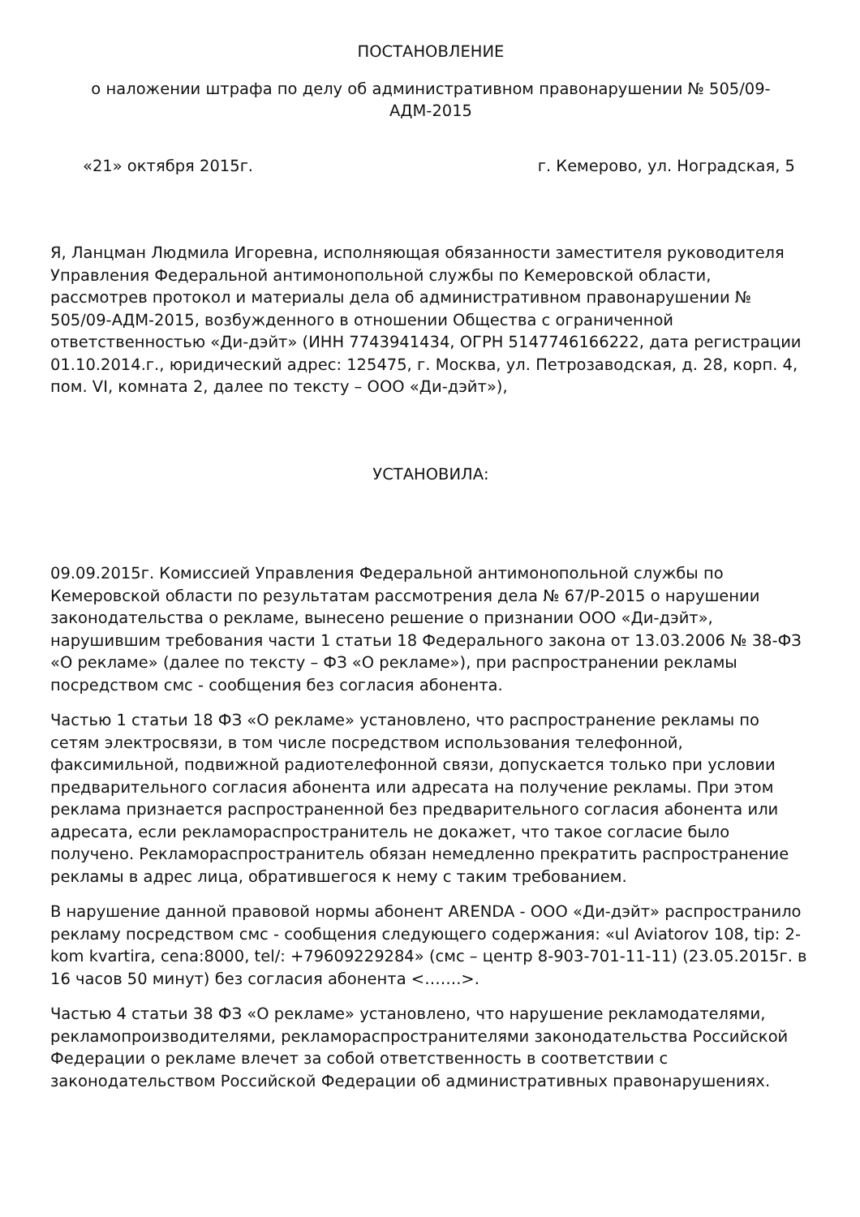ПОСТАНОВЛЕНИЕ
о наложении штрафа по делу об административном правонарушении № 505/09-АДМ-2015
«21» октября 2015г. г. Кемерово, ул. Ноградская, 5
Я, Ланцман Людмила Игоревна, исполняющая обязанности заместителя руководителя Управления Федеральной антимонопольной службы по Кемеровской области, рассмотрев протокол и материалы дела об административном правонарушении № 505/09-АДМ-2015, возбужденного в отношении Общества с ограниченной ответственностью «Ди-дэйт» (ИНН 7743941434, ОГРН 5147746166222, дата регистрации 01.10.2014.г., юридический адрес: 125475, г. Москва, ул. Петрозаводская, д. 28, корп. 4, пом. VI, комната 2, далее по тексту – ООО «Ди-дэйт»),
УСТАНОВИЛА:
09.09.2015г. Комиссией Управления Федеральной антимонопольной службы по Кемеровской области по результатам рассмотрения дела № 67/Р-2015 о нарушении законодательства о рекламе, вынесено решение о признании ООО «Ди-дэйт», нарушившим требования части 1 статьи 18 Федерального закона от 13.03.2006 № 38-ФЗ «О рекламе» (далее по тексту – ФЗ «О рекламе»), при распространении рекламы посредством смс - сообщения без согласия абонента.
Частью 1 статьи 18 ФЗ «О рекламе» установлено, что распространение рекламы по сетям электросвязи, в том числе посредством использования телефонной, факсимильной, подвижной радиотелефонной связи, допускается только при условии предварительного согласия абонента или адресата на получение рекламы. При этом реклама признается распространенной без предварительного согласия абонента или адресата, если рекламораспространитель не докажет, что такое согласие было получено. Рекламораспространитель обязан немедленно прекратить распространение рекламы в адрес лица, обратившегося к нему с таким требованием.
В нарушение данной правовой нормы абонент ARENDA - ООО «Ди-дэйт» распространило рекламу посредством смс - сообщения следующего содержания: «ul Aviatorov 108, tip: 2-kom kvartira, cena:8000, tel/: +79609229284» (смс – центр 8-903-701-11-11) (23.05.2015г. в 16 часов 50 минут) без согласия абонента <…….>.
Частью 4 статьи 38 ФЗ «О рекламе» установлено, что нарушение рекламодателями, рекламопроизводителями, рекламораспространителями законодательства Российской Федерации о рекламе влечет за собой ответственность в соответствии с законодательством Российской Федерации об административных правонарушениях.